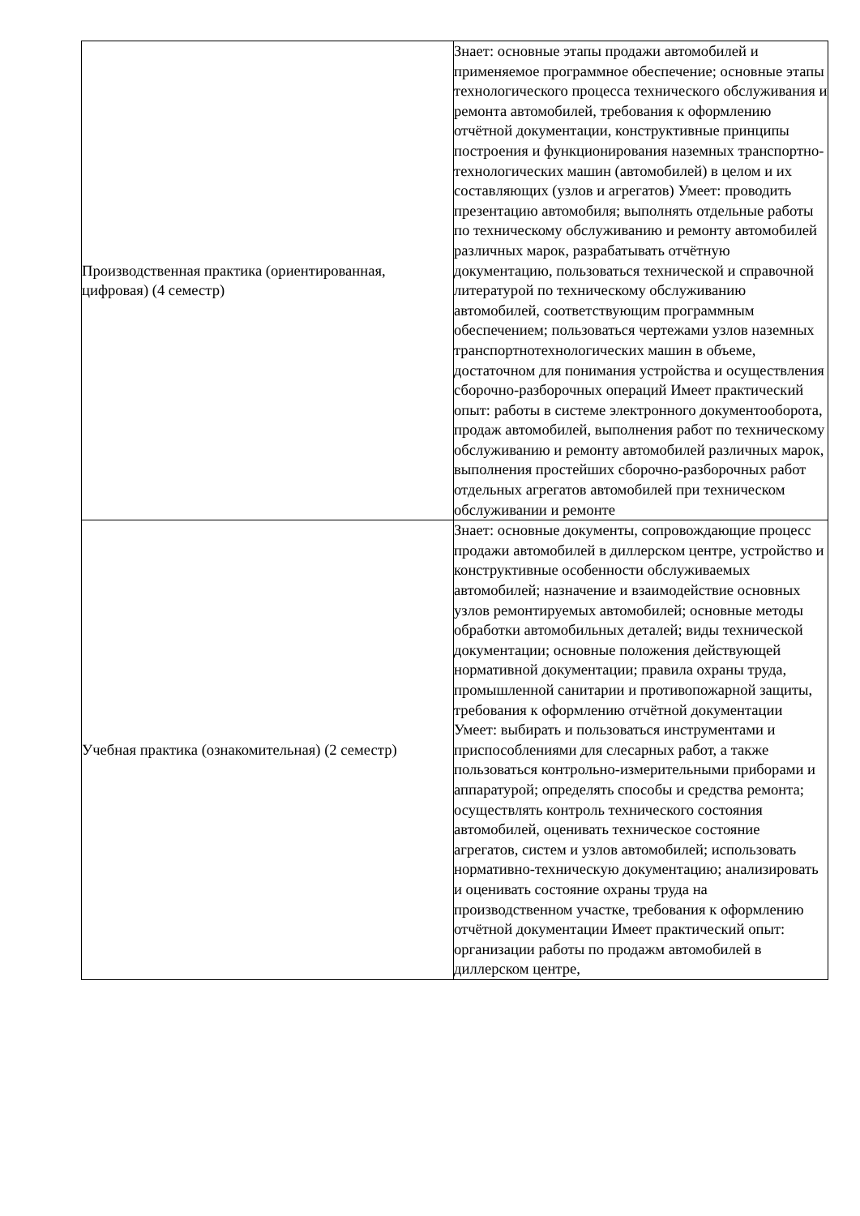| Производственная практика (ориентированная, цифровая) (4 семестр) | Знает: основные этапы продажи автомобилей и применяемое программное обеспечение; основные этапы технологического процесса технического обслуживания и ремонта автомобилей, требования к оформлению отчётной документации, конструктивные принципы построения и функционирования наземных транспортно-технологических машин (автомобилей) в целом и их составляющих (узлов и агрегатов) Умеет: проводить презентацию автомобиля; выполнять отдельные работы по техническому обслуживанию и ремонту автомобилей различных марок, разрабатывать отчётную документацию, пользоваться технической и справочной литературой по техническому обслуживанию автомобилей, соответствующим программным обеспечением; пользоваться чертежами узлов наземных транспортнотехнологических машин в объеме, достаточном для понимания устройства и осуществления сборочно-разборочных операций Имеет практический опыт: работы в системе электронного документооборота, продаж автомобилей, выполнения работ по техническому обслуживанию и ремонту автомобилей различных марок, выполнения простейших сборочно-разборочных работ отдельных агрегатов автомобилей при техническом обслуживании и ремонте |
| Учебная практика (ознакомительная) (2 семестр) | Знает: основные документы, сопровождающие процесс продажи автомобилей в диллерском центре, устройство и конструктивные особенности обслуживаемых автомобилей; назначение и взаимодействие основных узлов ремонтируемых автомобилей; основные методы обработки автомобильных деталей; виды технической документации; основные положения действующей нормативной документации; правила охраны труда, промышленной санитарии и противопожарной защиты, требования к оформлению отчётной документации Умеет: выбирать и пользоваться инструментами и приспособлениями для слесарных работ, а также пользоваться контрольно-измерительными приборами и аппаратурой; определять способы и средства ремонта; осуществлять контроль технического состояния автомобилей, оценивать техническое состояние агрегатов, систем и узлов автомобилей; использовать нормативно-техническую документацию; анализировать и оценивать состояние охраны труда на производственном участке, требования к оформлению отчётной документации Имеет практический опыт: организации работы по продажм автомобилей в диллерском центре, |